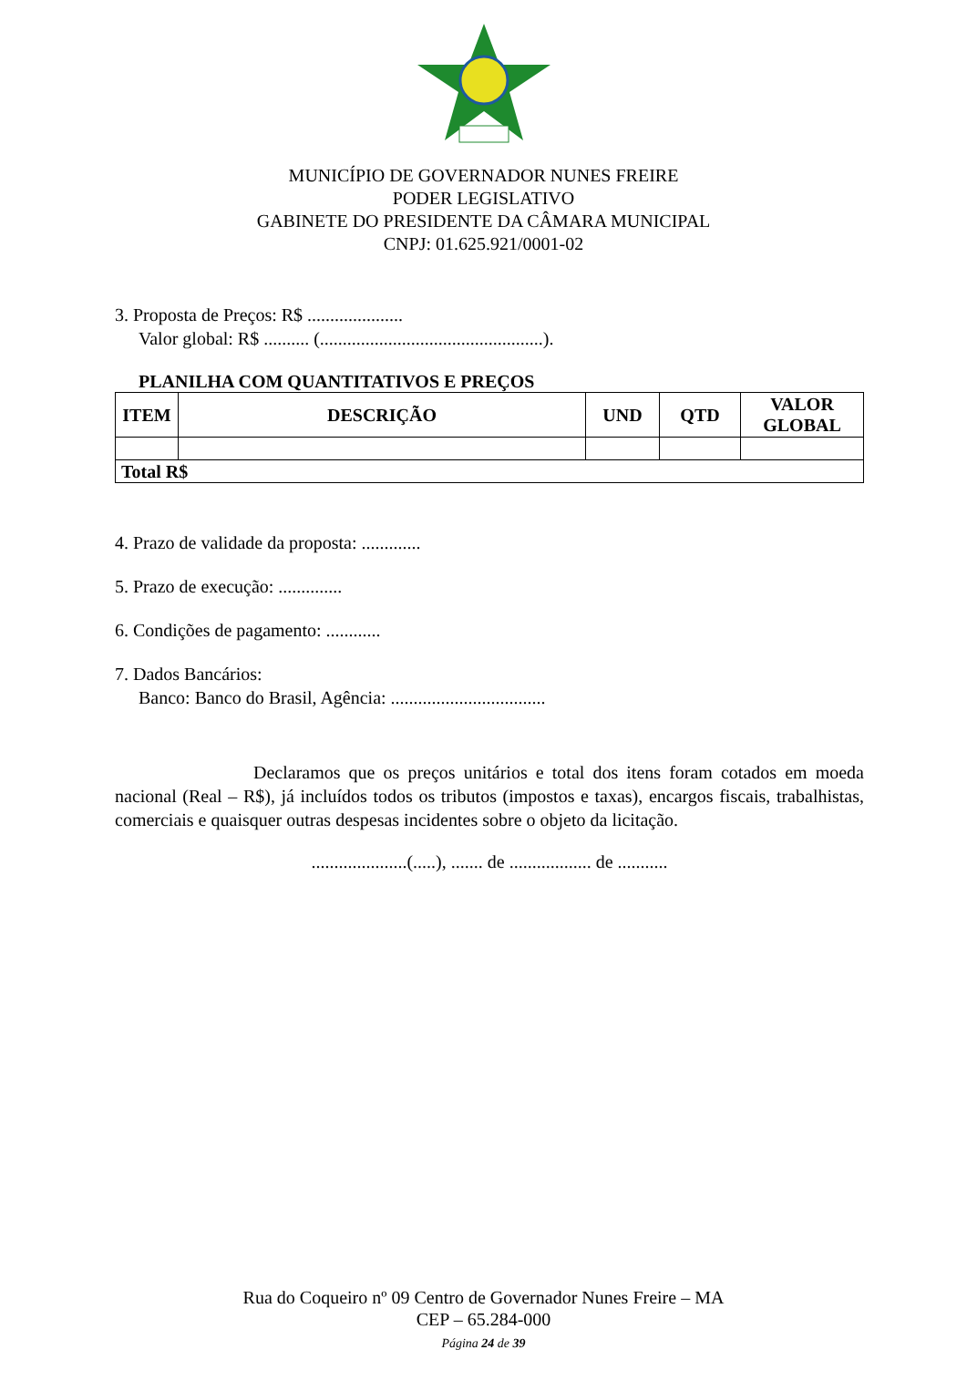MUNICÍPIO DE GOVERNADOR NUNES FREIRE
PODER LEGISLATIVO
GABINETE DO PRESIDENTE DA CÂMARA MUNICIPAL
CNPJ: 01.625.921/0001-02
3. Proposta de Preços: R$ .....................
Valor global: R$ .......... (.................................................).
PLANILHA COM QUANTITATIVOS E PREÇOS
| ITEM | DESCRIÇÃO | UND | QTD | VALOR GLOBAL |
| --- | --- | --- | --- | --- |
| Total R$ | | | | |
4. Prazo de validade da proposta: .............
5. Prazo de execução: ..............
6. Condições de pagamento: ............
7. Dados Bancários:
Banco: Banco do Brasil, Agência: ..................................
Declaramos que os preços unitários e total dos itens foram cotados em moeda nacional (Real – R$), já incluídos todos os tributos (impostos e taxas), encargos fiscais, trabalhistas, comerciais e quaisquer outras despesas incidentes sobre o objeto da licitação.
.....................(.....), ....... de .................. de ...........
Rua do Coqueiro nº 09 Centro de Governador Nunes Freire – MA
CEP – 65.284-000
Página 24 de 39